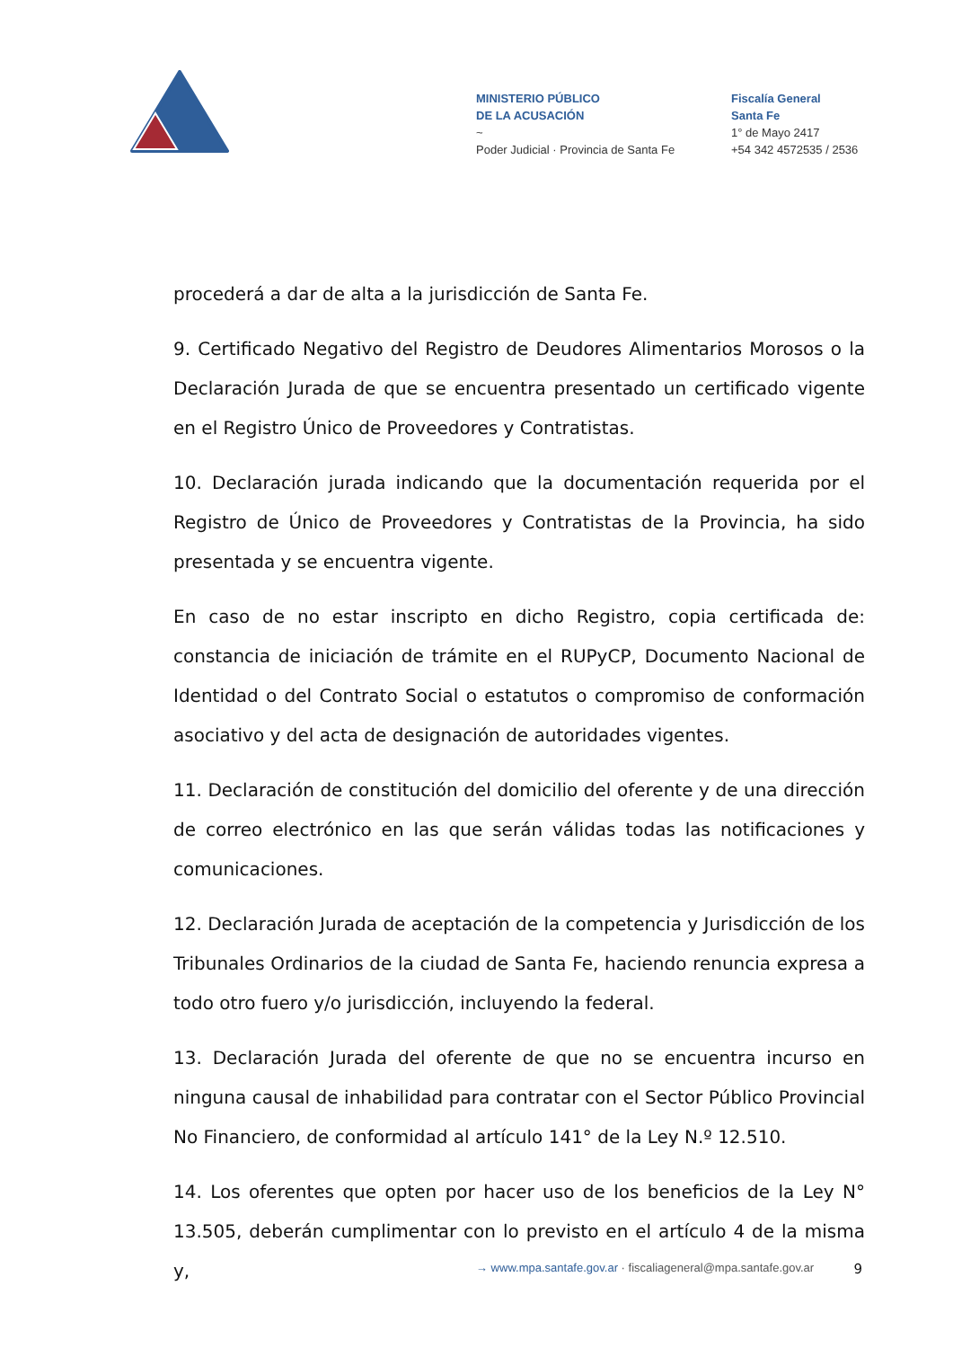MINISTERIO PÚBLICO
DE LA ACUSACIÓN
~
Poder Judicial · Provincia de Santa Fe
Fiscalía General
Santa Fe
1° de Mayo 2417
+54 342 4572535 / 2536
procederá a dar de alta a la jurisdicción de Santa Fe.
9. Certificado Negativo del Registro de Deudores Alimentarios Morosos o la Declaración Jurada de que se encuentra presentado un certificado vigente en el Registro Único de Proveedores y Contratistas.
10. Declaración jurada indicando que la documentación requerida por el Registro de Único de Proveedores y Contratistas de la Provincia, ha sido presentada y se encuentra vigente.
En caso de no estar inscripto en dicho Registro, copia certificada de: constancia de iniciación de trámite en el RUPyCP, Documento Nacional de Identidad o del Contrato Social o estatutos o compromiso de conformación asociativo y del acta de designación de autoridades vigentes.
11. Declaración de constitución del domicilio del oferente y de una dirección de correo electrónico en las que serán válidas todas las notificaciones y comunicaciones.
12. Declaración Jurada de aceptación de la competencia y Jurisdicción de los Tribunales Ordinarios de la ciudad de Santa Fe, haciendo renuncia expresa a todo otro fuero y/o jurisdicción, incluyendo la federal.
13. Declaración Jurada del oferente de que no se encuentra incurso en ninguna causal de inhabilidad para contratar con el Sector Público Provincial No Financiero, de conformidad al artículo 141° de la Ley N.º 12.510.
14. Los oferentes que opten por hacer uso de los beneficios de la Ley N° 13.505, deberán cumplimentar con lo previsto en el artículo 4 de la misma y,
→ www.mpa.santafe.gov.ar · fiscaliageneral@mpa.santafe.gov.ar 9